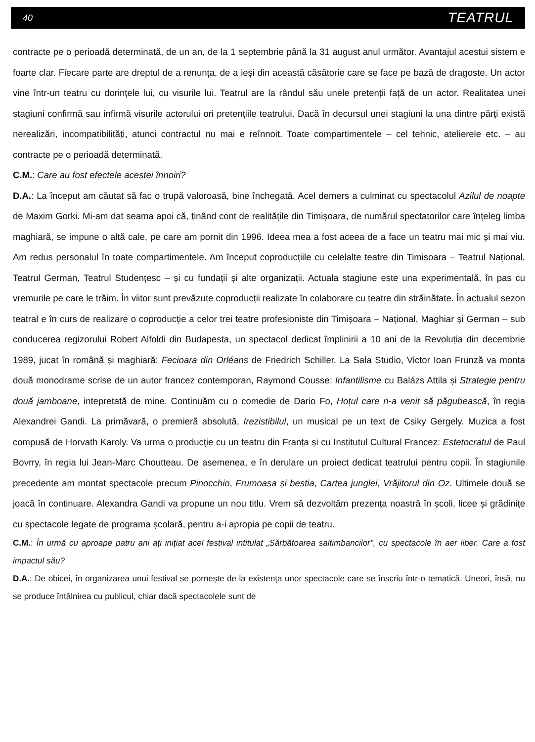40 TEATRUL
contracte pe o perioadă determinată, de un an, de la 1 septembrie până la 31 august anul următor. Avantajul acestui sistem e foarte clar. Fiecare parte are dreptul de a renunța, de a ieși din această căsătorie care se face pe bază de dragoste. Un actor vine într-un teatru cu dorințele lui, cu visurile lui. Teatrul are la rândul său unele pretenții față de un actor. Realitatea unei stagiuni confirmă sau infirmă visurile actorului ori pretențiile teatrului. Dacă în decursul unei stagiuni la una dintre părți există nerealizări, incompatibilități, atunci contractul nu mai e reînnoit. Toate compartimentele – cel tehnic, atelierele etc. – au contracte pe o perioadă determinată.
C.M.: Care au fost efectele acestei înnoiri?
D.A.: La început am căutat să fac o trupă valoroasă, bine închegată. Acel demers a culminat cu spectacolul Azilul de noapte de Maxim Gorki. Mi-am dat seama apoi că, ținând cont de realitățile din Timișoara, de numărul spectatorilor care înțeleg limba maghiară, se impune o altă cale, pe care am pornit din 1996. Ideea mea a fost aceea de a face un teatru mai mic și mai viu. Am redus personalul în toate compartimentele. Am început coproducțiile cu celelalte teatre din Timișoara – Teatrul Național, Teatrul German, Teatrul Studențesc – și cu fundații și alte organizații. Actuala stagiune este una experimentală, în pas cu vremurile pe care le trăim. În viitor sunt prevăzute coproducții realizate în colaborare cu teatre din străinătate. În actualul sezon teatral e în curs de realizare o coproducție a celor trei teatre profesioniste din Timișoara – Național, Maghiar și German – sub conducerea regizorului Robert Alfoldi din Budapesta, un spectacol dedicat împlinirii a 10 ani de la Revoluția din decembrie 1989, jucat în română și maghiară: Fecioara din Orléans de Friedrich Schiller. La Sala Studio, Victor Ioan Frunză va monta două monodrame scrise de un autor francez contemporan, Raymond Cousse: Infantilisme cu Balázs Attila și Strategie pentru două jamboane, intepretată de mine. Continuăm cu o comedie de Dario Fo, Hoțul care n-a venit să păgubească, în regia Alexandrei Gandi. La primăvară, o premieră absolută, Irezistibilul, un musical pe un text de Csiky Gergely. Muzica a fost compusă de Horvath Karoly. Va urma o producție cu un teatru din Franța și cu Institutul Cultural Francez: Estetocratul de Paul Bovrry, în regia lui Jean-Marc Choutteau. De asemenea, e în derulare un proiect dedicat teatrului pentru copii. În stagiunile precedente am montat spectacole precum Pinocchio, Frumoasa și bestia, Cartea junglei, Vrăjitorul din Oz. Ultimele două se joacă în continuare. Alexandra Gandi va propune un nou titlu. Vrem să dezvoltăm prezența noastră în școli, licee și grădinițe cu spectacole legate de programa școlară, pentru a-i apropia pe copii de teatru.
C.M.: În urmă cu aproape patru ani ați inițiat acel festival intitulat „Sărbătoarea saltimbancilor", cu spectacole în aer liber. Care a fost impactul său?
D.A.: De obicei, în organizarea unui festival se pornește de la existența unor spectacole care se înscriu într-o tematică. Uneori, însă, nu se produce întâlnirea cu publicul, chiar dacă spectacolele sunt de